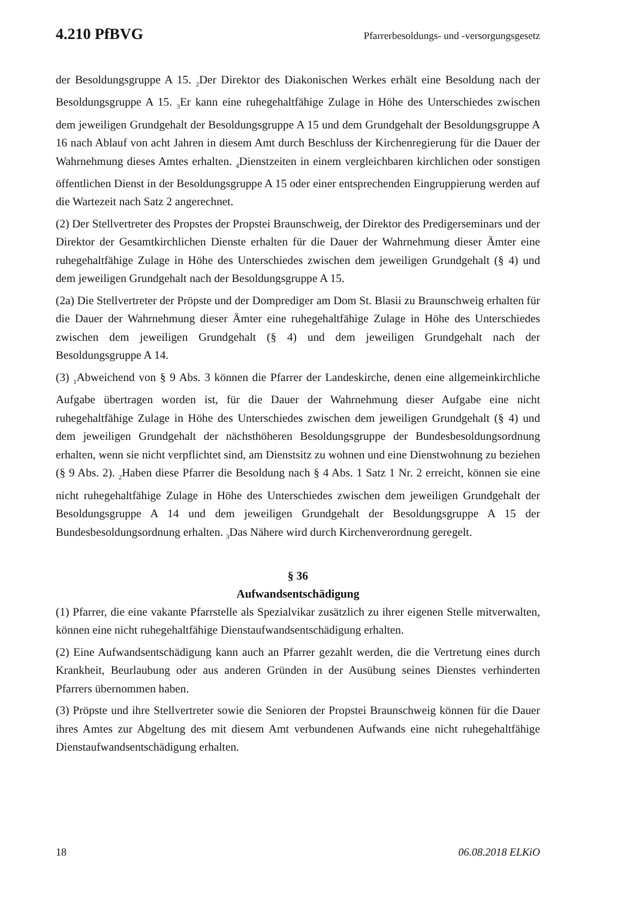4.210 PfBVG Pfarrerbesoldungs- und -versorgungsgesetz
der Besoldungsgruppe A 15. <sub>2</sub>Der Direktor des Diakonischen Werkes erhält eine Besoldung nach der Besoldungsgruppe A 15. <sub>3</sub>Er kann eine ruhegehaltfähige Zulage in Höhe des Unterschiedes zwischen dem jeweiligen Grundgehalt der Besoldungsgruppe A 15 und dem Grundgehalt der Besoldungsgruppe A 16 nach Ablauf von acht Jahren in diesem Amt durch Beschluss der Kirchenregierung für die Dauer der Wahrnehmung dieses Amtes erhalten. <sub>4</sub>Dienstzeiten in einem vergleichbaren kirchlichen oder sonstigen öffentlichen Dienst in der Besoldungsgruppe A 15 oder einer entsprechenden Eingruppierung werden auf die Wartezeit nach Satz 2 angerechnet.
(2) Der Stellvertreter des Propstes der Propstei Braunschweig, der Direktor des Predigerseminars und der Direktor der Gesamtkirchlichen Dienste erhalten für die Dauer der Wahrnehmung dieser Ämter eine ruhegehaltfähige Zulage in Höhe des Unterschiedes zwischen dem jeweiligen Grundgehalt (§ 4) und dem jeweiligen Grundgehalt nach der Besoldungsgruppe A 15.
(2a) Die Stellvertreter der Pröpste und der Domprediger am Dom St. Blasii zu Braunschweig erhalten für die Dauer der Wahrnehmung dieser Ämter eine ruhegehaltfähige Zulage in Höhe des Unterschiedes zwischen dem jeweiligen Grundgehalt (§ 4) und dem jeweiligen Grundgehalt nach der Besoldungsgruppe A 14.
(3) <sub>1</sub>Abweichend von § 9 Abs. 3 können die Pfarrer der Landeskirche, denen eine allgemeinkirchliche Aufgabe übertragen worden ist, für die Dauer der Wahrnehmung dieser Aufgabe eine nicht ruhegehaltfähige Zulage in Höhe des Unterschiedes zwischen dem jeweiligen Grundgehalt (§ 4) und dem jeweiligen Grundgehalt der nächsthöheren Besoldungsgruppe der Bundesbesoldungsordnung erhalten, wenn sie nicht verpflichtet sind, am Dienstsitz zu wohnen und eine Dienstwohnung zu beziehen (§ 9 Abs. 2). <sub>2</sub>Haben diese Pfarrer die Besoldung nach § 4 Abs. 1 Satz 1 Nr. 2 erreicht, können sie eine nicht ruhegehaltfähige Zulage in Höhe des Unterschiedes zwischen dem jeweiligen Grundgehalt der Besoldungsgruppe A 14 und dem jeweiligen Grundgehalt der Besoldungsgruppe A 15 der Bundesbesoldungsordnung erhalten. <sub>3</sub>Das Nähere wird durch Kirchenverordnung geregelt.
§ 36
Aufwandsentschädigung
(1) Pfarrer, die eine vakante Pfarrstelle als Spezialvikar zusätzlich zu ihrer eigenen Stelle mitverwalten, können eine nicht ruhegehaltfähige Dienstaufwandsentschädigung erhalten.
(2) Eine Aufwandsentschädigung kann auch an Pfarrer gezahlt werden, die die Vertretung eines durch Krankheit, Beurlaubung oder aus anderen Gründen in der Ausübung seines Dienstes verhinderten Pfarrers übernommen haben.
(3) Pröpste und ihre Stellvertreter sowie die Senioren der Propstei Braunschweig können für die Dauer ihres Amtes zur Abgeltung des mit diesem Amt verbundenen Aufwands eine nicht ruhegehaltfähige Dienstaufwandsentschädigung erhalten.
18 06.08.2018 ELKiO